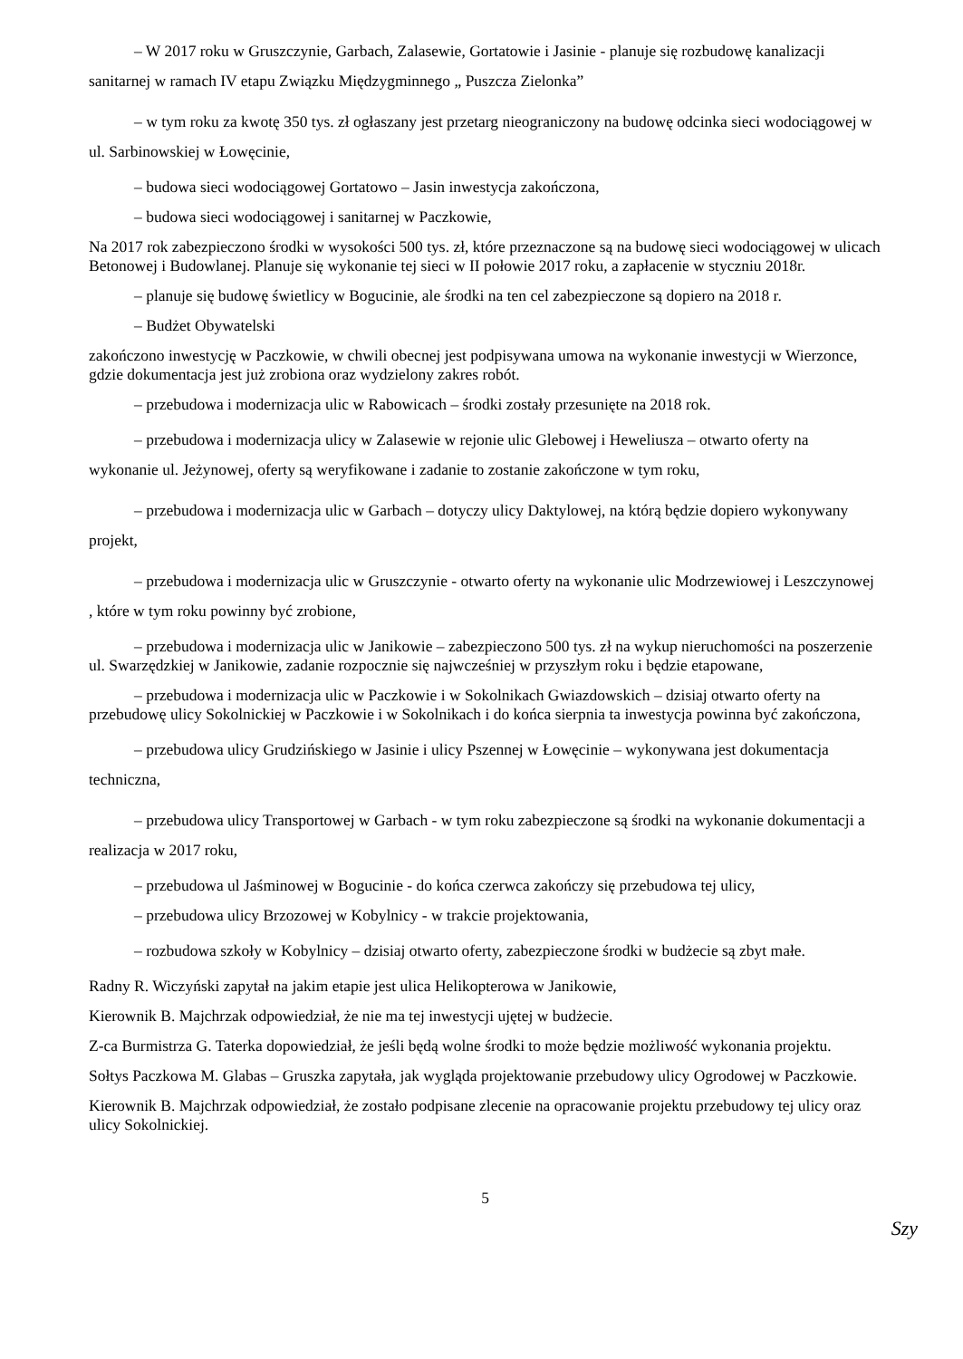– W 2017 roku w Gruszczynie, Garbach, Zalasewie, Gortatowie i Jasinie - planuje się rozbudowę kanalizacji sanitarnej w ramach IV etapu Związku Międzygminnego „ Puszcza Zielonka”
– w tym roku za kwotę 350 tys. zł ogłaszany jest przetarg nieograniczony na budowę odcinka sieci wodociągowej w ul. Sarbinowskiej w Łowęcinie,
– budowa sieci wodociągowej Gortatowo – Jasin inwestycja zakończona,
– budowa sieci wodociągowej i sanitarnej w Paczkowie,
Na 2017 rok zabezpieczono środki w wysokości 500 tys. zł, które przeznaczone są na budowę sieci wodociągowej w ulicach Betonowej i Budowlanej. Planuje się wykonanie tej sieci w II połowie 2017 roku, a zapłacenie w styczniu 2018r.
– planuje się budowę świetlicy w Bogucinie, ale środki na ten cel zabezpieczone są dopiero na 2018 r.
– Budżet Obywatelski
zakończono inwestycję w Paczkowie, w chwili obecnej jest podpisywana umowa na wykonanie inwestycji w Wierzonce, gdzie dokumentacja jest już zrobiona oraz wydzielony zakres robót.
– przebudowa i modernizacja ulic w Rabowicach – środki zostały przesunięte na 2018 rok.
– przebudowa i modernizacja ulicy w Zalasewie w rejonie ulic Glebowej i Heweliusza – otwarto oferty na wykonanie ul. Jeżynowej, oferty są weryfikowane i zadanie to zostanie zakończone w tym roku,
– przebudowa i modernizacja ulic w Garbach – dotyczy ulicy Daktylowej, na którą będzie dopiero wykonywany projekt,
– przebudowa i modernizacja ulic w Gruszczynie - otwarto oferty na wykonanie ulic Modrzewiowej i Leszczynowej , które w tym roku powinny być zrobione,
– przebudowa i modernizacja ulic w Janikowie – zabezpieczono 500 tys. zł na wykup nieruchomości na poszerzenie ul. Swarzędzkiej w Janikowie, zadanie rozpocznie się najwcześniej w przyszłym roku i będzie etapowane,
– przebudowa i modernizacja ulic w Paczkowie i w Sokolnikach Gwiazdowskich – dzisiaj otwarto oferty na przebudowę ulicy Sokolnickiej w Paczkowie i w Sokolnikach i do końca sierpnia ta inwestycja powinna być zakończona,
– przebudowa ulicy Grudzińskiego w Jasinie i ulicy Pszennej w Łowęcinie – wykonywana jest dokumentacja techniczna,
– przebudowa ulicy Transportowej w Garbach - w tym roku zabezpieczone są środki na wykonanie dokumentacji a realizacja w 2017 roku,
– przebudowa ul Jaśminowej w Bogucinie - do końca czerwca zakończy się przebudowa tej ulicy,
– przebudowa ulicy Brzozowej w Kobylnicy - w trakcie projektowania,
– rozbudowa szkoły w Kobylnicy – dzisiaj otwarto oferty, zabezpieczone środki w budżecie są zbyt małe.
Radny R. Wiczyński zapytał na jakim etapie jest ulica Helikopterowa w Janikowie,
Kierownik B. Majchrzak odpowiedział, że nie ma tej inwestycji ujętej w budżecie.
Z-ca Burmistrza G. Taterka dopowiedział, że jeśli będą wolne środki to może będzie możliwość wykonania projektu.
Sołtys Paczkowa M. Glabas – Gruszka zapytała, jak wygląda projektowanie przebudowy ulicy Ogrodowej w Paczkowie.
Kierownik B. Majchrzak odpowiedział, że zostało podpisane zlecenie na opracowanie projektu przebudowy tej ulicy oraz ulicy Sokolnickiej.
5
Szy